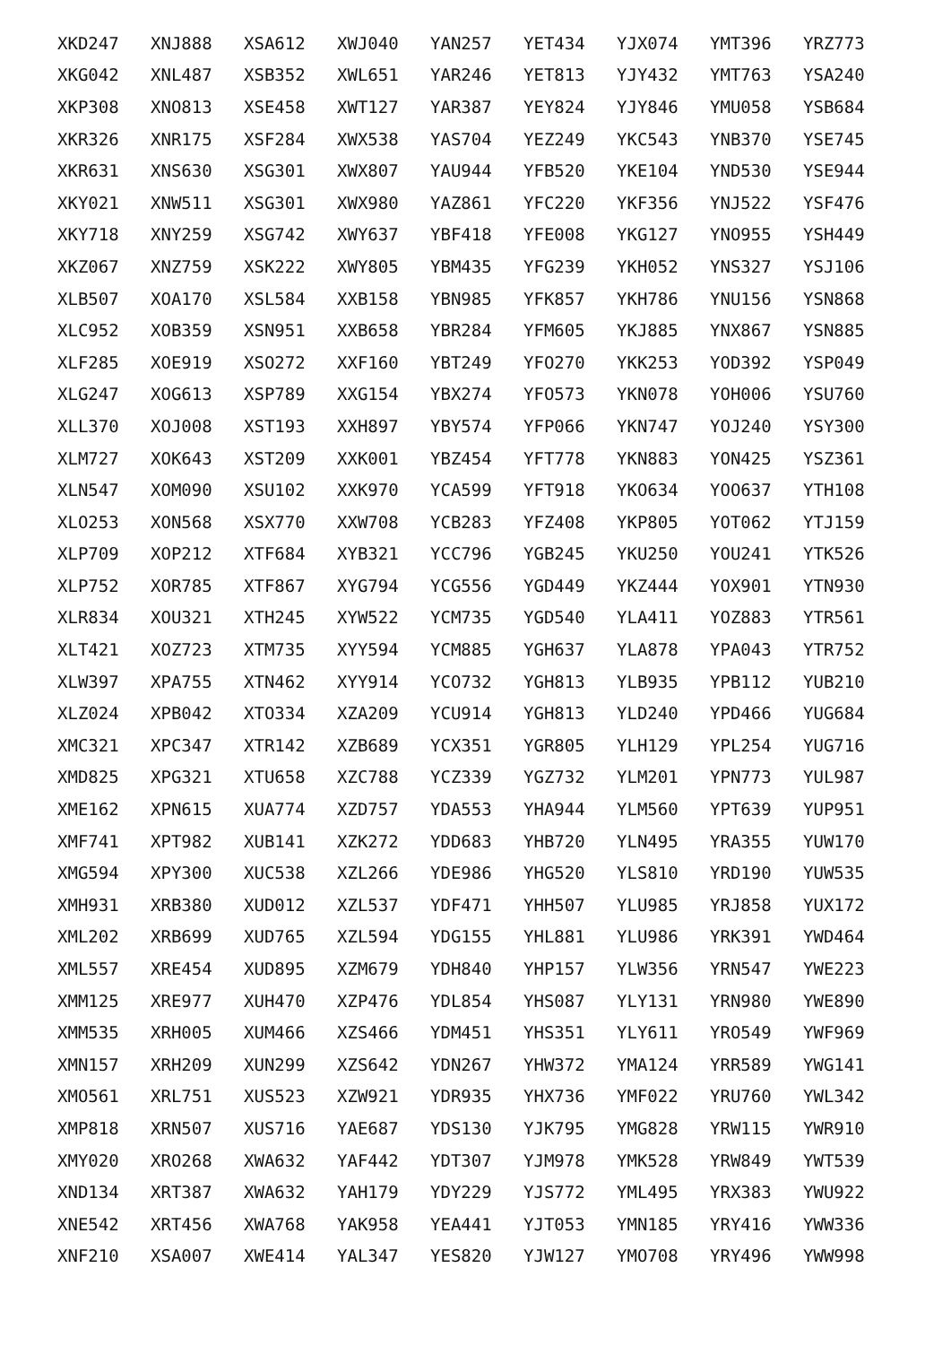| XKD247 | XNJ888 | XSA612 | XWJ040 | YAN257 | YET434 | YJX074 | YMT396 | YRZ773 |
| XKG042 | XNL487 | XSB352 | XWL651 | YAR246 | YET813 | YJY432 | YMT763 | YSA240 |
| XKP308 | XNO813 | XSE458 | XWT127 | YAR387 | YEY824 | YJY846 | YMU058 | YSB684 |
| XKR326 | XNR175 | XSF284 | XWX538 | YAS704 | YEZ249 | YKC543 | YNB370 | YSE745 |
| XKR631 | XNS630 | XSG301 | XWX807 | YAU944 | YFB520 | YKE104 | YND530 | YSE944 |
| XKY021 | XNW511 | XSG301 | XWX980 | YAZ861 | YFC220 | YKF356 | YNJ522 | YSF476 |
| XKY718 | XNY259 | XSG742 | XWY637 | YBF418 | YFE008 | YKG127 | YNO955 | YSH449 |
| XKZ067 | XNZ759 | XSK222 | XWY805 | YBM435 | YFG239 | YKH052 | YNS327 | YSJ106 |
| XLB507 | XOA170 | XSL584 | XXB158 | YBN985 | YFK857 | YKH786 | YNU156 | YSN868 |
| XLC952 | XOB359 | XSN951 | XXB658 | YBR284 | YFM605 | YKJ885 | YNX867 | YSN885 |
| XLF285 | XOE919 | XSO272 | XXF160 | YBT249 | YFO270 | YKK253 | YOD392 | YSP049 |
| XLG247 | XOG613 | XSP789 | XXG154 | YBX274 | YFO573 | YKN078 | YOH006 | YSU760 |
| XLL370 | XOJ008 | XST193 | XXH897 | YBY574 | YFP066 | YKN747 | YOJ240 | YSY300 |
| XLM727 | XOK643 | XST209 | XXK001 | YBZ454 | YFT778 | YKN883 | YON425 | YSZ361 |
| XLN547 | XOM090 | XSU102 | XXK970 | YCA599 | YFT918 | YKO634 | YOO637 | YTH108 |
| XLO253 | XON568 | XSX770 | XXW708 | YCB283 | YFZ408 | YKP805 | YOT062 | YTJ159 |
| XLP709 | XOP212 | XTF684 | XYB321 | YCC796 | YGB245 | YKU250 | YOU241 | YTK526 |
| XLP752 | XOR785 | XTF867 | XYG794 | YCG556 | YGD449 | YKZ444 | YOX901 | YTN930 |
| XLR834 | XOU321 | XTH245 | XYW522 | YCM735 | YGD540 | YLA411 | YOZ883 | YTR561 |
| XLT421 | XOZ723 | XTM735 | XYY594 | YCM885 | YGH637 | YLA878 | YPA043 | YTR752 |
| XLW397 | XPA755 | XTN462 | XYY914 | YCO732 | YGH813 | YLB935 | YPB112 | YUB210 |
| XLZ024 | XPB042 | XTO334 | XZA209 | YCU914 | YGH813 | YLD240 | YPD466 | YUG684 |
| XMC321 | XPC347 | XTR142 | XZB689 | YCX351 | YGR805 | YLH129 | YPL254 | YUG716 |
| XMD825 | XPG321 | XTU658 | XZC788 | YCZ339 | YGZ732 | YLM201 | YPN773 | YUL987 |
| XME162 | XPN615 | XUA774 | XZD757 | YDA553 | YHA944 | YLM560 | YPT639 | YUP951 |
| XMF741 | XPT982 | XUB141 | XZK272 | YDD683 | YHB720 | YLN495 | YRA355 | YUW170 |
| XMG594 | XPY300 | XUC538 | XZL266 | YDE986 | YHG520 | YLS810 | YRD190 | YUW535 |
| XMH931 | XRB380 | XUD012 | XZL537 | YDF471 | YHH507 | YLU985 | YRJ858 | YUX172 |
| XML202 | XRB699 | XUD765 | XZL594 | YDG155 | YHL881 | YLU986 | YRK391 | YWD464 |
| XML557 | XRE454 | XUD895 | XZM679 | YDH840 | YHP157 | YLW356 | YRN547 | YWE223 |
| XMM125 | XRE977 | XUH470 | XZP476 | YDL854 | YHS087 | YLY131 | YRN980 | YWE890 |
| XMM535 | XRH005 | XUM466 | XZS466 | YDM451 | YHS351 | YLY611 | YRO549 | YWF969 |
| XMN157 | XRH209 | XUN299 | XZS642 | YDN267 | YHW372 | YMA124 | YRR589 | YWG141 |
| XMO561 | XRL751 | XUS523 | XZW921 | YDR935 | YHX736 | YMF022 | YRU760 | YWL342 |
| XMP818 | XRN507 | XUS716 | YAE687 | YDS130 | YJK795 | YMG828 | YRW115 | YWR910 |
| XMY020 | XRO268 | XWA632 | YAF442 | YDT307 | YJM978 | YMK528 | YRW849 | YWT539 |
| XND134 | XRT387 | XWA632 | YAH179 | YDY229 | YJS772 | YML495 | YRX383 | YWU922 |
| XNE542 | XRT456 | XWA768 | YAK958 | YEA441 | YJT053 | YMN185 | YRY416 | YWW336 |
| XNF210 | XSA007 | XWE414 | YAL347 | YES820 | YJW127 | YMO708 | YRY496 | YWW998 |